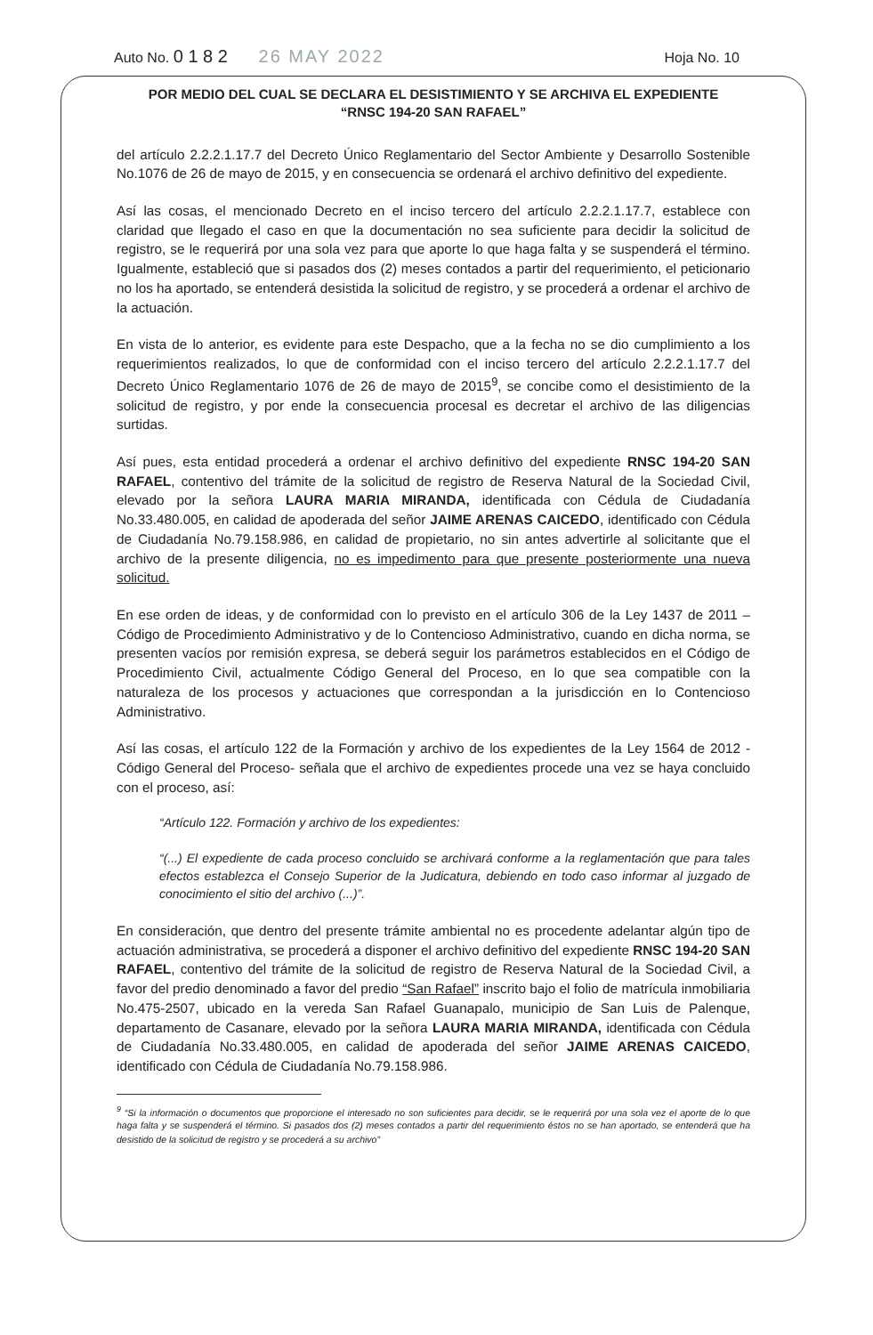Auto No. 0 1 8 2 26 MAY 2022 Hoja No. 10
POR MEDIO DEL CUAL SE DECLARA EL DESISTIMIENTO Y SE ARCHIVA EL EXPEDIENTE
“RNSC 194-20 SAN RAFAEL”
del artículo 2.2.2.1.17.7 del Decreto Único Reglamentario del Sector Ambiente y Desarrollo Sostenible No.1076 de 26 de mayo de 2015, y en consecuencia se ordenará el archivo definitivo del expediente.
Así las cosas, el mencionado Decreto en el inciso tercero del artículo 2.2.2.1.17.7, establece con claridad que llegado el caso en que la documentación no sea suficiente para decidir la solicitud de registro, se le requerirá por una sola vez para que aporte lo que haga falta y se suspenderá el término. Igualmente, estableció que si pasados dos (2) meses contados a partir del requerimiento, el peticionario no los ha aportado, se entenderá desistida la solicitud de registro, y se procederá a ordenar el archivo de la actuación.
En vista de lo anterior, es evidente para este Despacho, que a la fecha no se dio cumplimiento a los requerimientos realizados, lo que de conformidad con el inciso tercero del artículo 2.2.2.1.17.7 del Decreto Único Reglamentario 1076 de 26 de mayo de 2015<sup>9</sup>, se concibe como el desistimiento de la solicitud de registro, y por ende la consecuencia procesal es decretar el archivo de las diligencias surtidas.
Así pues, esta entidad procederá a ordenar el archivo definitivo del expediente RNSC 194-20 SAN RAFAEL, contentivo del trámite de la solicitud de registro de Reserva Natural de la Sociedad Civil, elevado por la señora LAURA MARIA MIRANDA, identificada con Cédula de Ciudadanía No.33.480.005, en calidad de apoderada del señor JAIME ARENAS CAICEDO, identificado con Cédula de Ciudadanía No.79.158.986, en calidad de propietario, no sin antes advertirle al solicitante que el archivo de la presente diligencia, no es impedimento para que presente posteriormente una nueva solicitud.
En ese orden de ideas, y de conformidad con lo previsto en el artículo 306 de la Ley 1437 de 2011 – Código de Procedimiento Administrativo y de lo Contencioso Administrativo, cuando en dicha norma, se presenten vacíos por remisión expresa, se deberá seguir los parámetros establecidos en el Código de Procedimiento Civil, actualmente Código General del Proceso, en lo que sea compatible con la naturaleza de los procesos y actuaciones que correspondan a la jurisdicción en lo Contencioso Administrativo.
Así las cosas, el artículo 122 de la Formación y archivo de los expedientes de la Ley 1564 de 2012 - Código General del Proceso- señala que el archivo de expedientes procede una vez se haya concluido con el proceso, así:
“Artículo 122. Formación y archivo de los expedientes:
“(...) El expediente de cada proceso concluido se archivará conforme a la reglamentación que para tales efectos establezca el Consejo Superior de la Judicatura, debiendo en todo caso informar al juzgado de conocimiento el sitio del archivo (...)”.
En consideración, que dentro del presente trámite ambiental no es procedente adelantar algún tipo de actuación administrativa, se procederá a disponer el archivo definitivo del expediente RNSC 194-20 SAN RAFAEL, contentivo del trámite de la solicitud de registro de Reserva Natural de la Sociedad Civil, a favor del predio denominado a favor del predio “San Rafael” inscrito bajo el folio de matrícula inmobiliaria No.475-2507, ubicado en la vereda San Rafael Guanapalo, municipio de San Luis de Palenque, departamento de Casanare, elevado por la señora LAURA MARIA MIRANDA, identificada con Cédula de Ciudadanía No.33.480.005, en calidad de apoderada del señor JAIME ARENAS CAICEDO, identificado con Cédula de Ciudadanía No.79.158.986.
<sup>9</sup> “Si la información o documentos que proporcione el interesado no son suficientes para decidir, se le requerirá por una sola vez el aporte de lo que haga falta y se suspenderá el término. Si pasados dos (2) meses contados a partir del requerimiento éstos no se han aportado, se entenderá que ha desistido de la solicitud de registro y se procederá a su archivo”